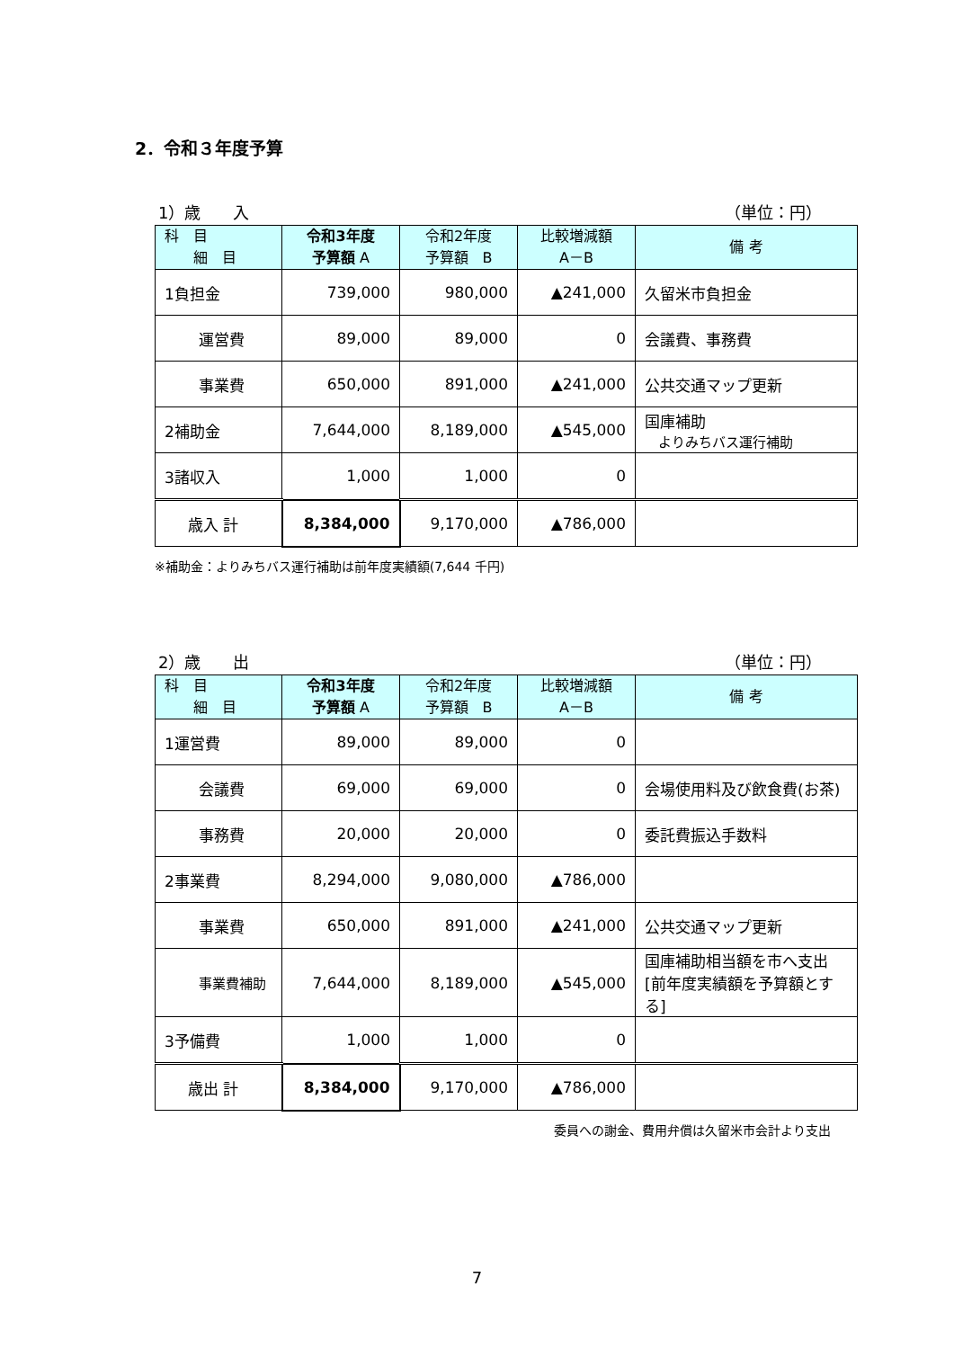2．令和３年度予算
1）歳　　入 （単位：円）
| 科 目 細 目 | 令和3年度 予算額 A | 令和2年度 予算額 B | 比較増減額 A－B | 備 考 |
| --- | --- | --- | --- | --- |
| 1負担金 | 739,000 | 980,000 | ▲241,000 | 久留米市負担金 |
| 運営費 | 89,000 | 89,000 | 0 | 会議費、事務費 |
| 事業費 | 650,000 | 891,000 | ▲241,000 | 公共交通マップ更新 |
| 2補助金 | 7,644,000 | 8,189,000 | ▲545,000 | 国庫補助 よりみちバス運行補助 |
| 3諸収入 | 1,000 | 1,000 | 0 | |
| 歳入 計 | 8,384,000 | 9,170,000 | ▲786,000 | |
※補助金：よりみちバス運行補助は前年度実績額(7,644 千円)
2）歳　　出 （単位：円）
| 科 目 細 目 | 令和3年度 予算額 A | 令和2年度 予算額 B | 比較増減額 A－B | 備 考 |
| --- | --- | --- | --- | --- |
| 1運営費 | 89,000 | 89,000 | 0 | |
| 会議費 | 69,000 | 69,000 | 0 | 会場使用料及び飲食費(お茶) |
| 事務費 | 20,000 | 20,000 | 0 | 委託費振込手数料 |
| 2事業費 | 8,294,000 | 9,080,000 | ▲786,000 | |
| 事業費 | 650,000 | 891,000 | ▲241,000 | 公共交通マップ更新 |
| 事業費補助 | 7,644,000 | 8,189,000 | ▲545,000 | 国庫補助相当額を市へ支出 [前年度実績額を予算額とする] |
| 3予備費 | 1,000 | 1,000 | 0 | |
| 歳出 計 | 8,384,000 | 9,170,000 | ▲786,000 | |
委員への謝金、費用弁償は久留米市会計より支出
7